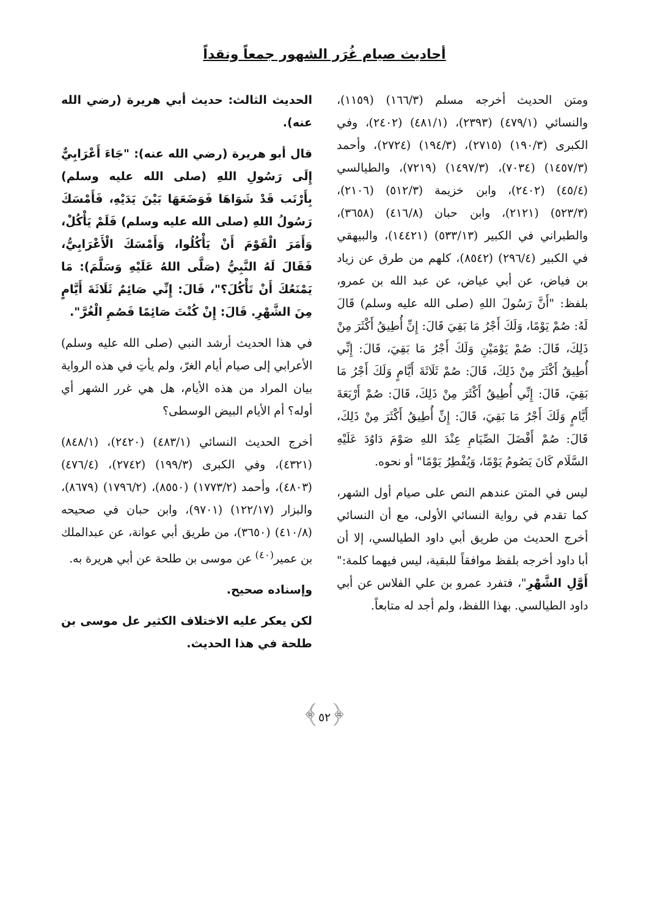أحاديث صيام غُرَر الشهور جمعاً ونقداً
ومتن الحديث أخرجه مسلم (١٦٦/٣) (١١٥٩)، والنسائي (٤٧٩/١) (٢٣٩٣)، (٤٨١/١) (٢٤٠٢)، وفي الكبرى (١٩٠/٣) (٢٧١٥)، (١٩٤/٣) (٢٧٢٤)، وأحمد (١٤٥٧/٣) (٧٠٣٤)، (١٤٩٧/٣) (٧٢١٩)، والطيالسي (٤٥/٤) (٢٤٠٢)، وابن خزيمة (٥١٢/٣) (٢١٠٦)، (٥٢٣/٣) (٢١٢١)، وابن حبان (٤١٦/٨) (٣٦٥٨)، والطبراني في الكبير (٥٣٣/١٣) (١٤٤٢١)، والبيهقي في الكبير (٢٩٦/٤) (٨٥٤٢)، كلهم من طرق عن زياد بن فياض، عن أبي عياض، عن عبد الله بن عمرو، بلفظ: "أَنَّ رَسُولَ اللهِ (صلى الله عليه وسلم) قَالَ لَهُ: صُمْ يَوْمًا، وَلَكَ أَجْرُ مَا بَقِيَ قَالَ: إِنِّ أُطِيقُ أَكْثَرَ مِنْ ذَلِكَ، قَالَ: صُمْ يَوْمَيْنِ وَلَكَ أَجْرُ مَا بَقِيَ، قَالَ: إِنِّي أُطِيقُ أَكْثَرَ مِنْ ذَلِكَ، قَالَ: صُمْ ثَلَاثَةَ أَيَّامٍ وَلَكَ أَجْرُ مَا بَقِيَ، قَالَ: إِنِّي أُطِيقُ أَكْثَرَ مِنْ ذَلِكَ، قَالَ: صُمْ أَرْبَعَةَ أَيَّامٍ وَلَكَ أَجْرُ مَا بَقِيَ، قَالَ: إِنِّ أُطِيقُ أَكْثَرَ مِنْ ذَلِكَ، قَالَ: صُمْ أَفْضَلَ الصِّيَامِ عِنْدَ اللهِ صَوْمَ دَاوُدَ عَلَيْهِ السَّلَام كَانَ يَصُومُ يَوْمًا، وَيُفْطِرُ يَوْمًا" أو نحوه.
ليس في المتن عندهم النص على صيام أول الشهر، كما تقدم في رواية النسائي الأولى، مع أن النسائي أخرج الحديث من طريق أبي داود الطيالسي، إلا أن أبا داود أخرجه بلفظ موافقاً للبقية، ليس فيهما كلمة:" أَوَّلِ الشَّهْرِ"، فتفرد عمرو بن علي الفلاس عن أبي داود الطيالسي. بهذا اللفظ، ولم أجد له متابعاً.
الحديث الثالث: حديث أبي هريرة (رضي الله عنه).
قال أبو هريرة (رضي الله عنه): "جَاءَ أَعْرَابِيٌّ إِلَى رَسُولِ اللهِ (صلى الله عليه وسلم) بِأَرْنَب قَدْ شَوَاهَا فَوَضَعَهَا بَيْنَ يَدَيْهِ، فَأَمْسَكَ رَسُولُ اللهِ (صلى الله عليه وسلم) فَلَمْ يَأْكُلْ، وَأَمَرَ الْقَوْمَ أَنْ يَأْكُلُوا، وَأَمْسَكَ الْأَعْرَابِيُّ، فَقَالَ لَهُ النَّبِيُّ (صَلَّى اللهُ عَلَيْهِ وَسَلَّمَ): مَا يَمْنَعُكَ أَنْ تَأْكُلَ؟"، قَالَ: إِنِّي صَائِمٌ ثَلَاثَةَ أَيَّامٍ مِنَ الشَّهْرِ. قَالَ: إِنْ كُنْتَ صَائِمًا فَصُمِ الْغُرَّ".
في هذا الحديث أرشد النبي (صلى الله عليه وسلم) الأعرابي إلى صيام أيام الغرّ، ولم يأتِ في هذه الرواية بيان المراد من هذه الأيام، هل هي غرر الشهر أي أوله؟ أم الأيام البيض الوسطى؟
أخرج الحديث النسائي (٤٨٣/١) (٢٤٢٠)، (٨٤٨/١) (٤٣٢١)، وفي الكبرى (١٩٩/٣) (٢٧٤٢)، (٤٧٦/٤) (٤٨٠٣)، وأحمد (١٧٧٣/٢) (٨٥٥٠)، (١٧٩٦/٢) (٨٦٧٩)، والبزار (١٢٢/١٧) (٩٧٠١)، وابن حبان في صحيحه (٤١٠/٨) (٣٦٥٠)، من طريق أبي عوانة، عن عبدالملك بن عمير<sup>(٤٠)</sup> عن موسى بن طلحة عن أبي هريرة به.
وإسناده صحيح.
لكن يعكر عليه الاختلاف الكثير عل موسى بن طلحة في هذا الحديث.
﴿٥٢﴾